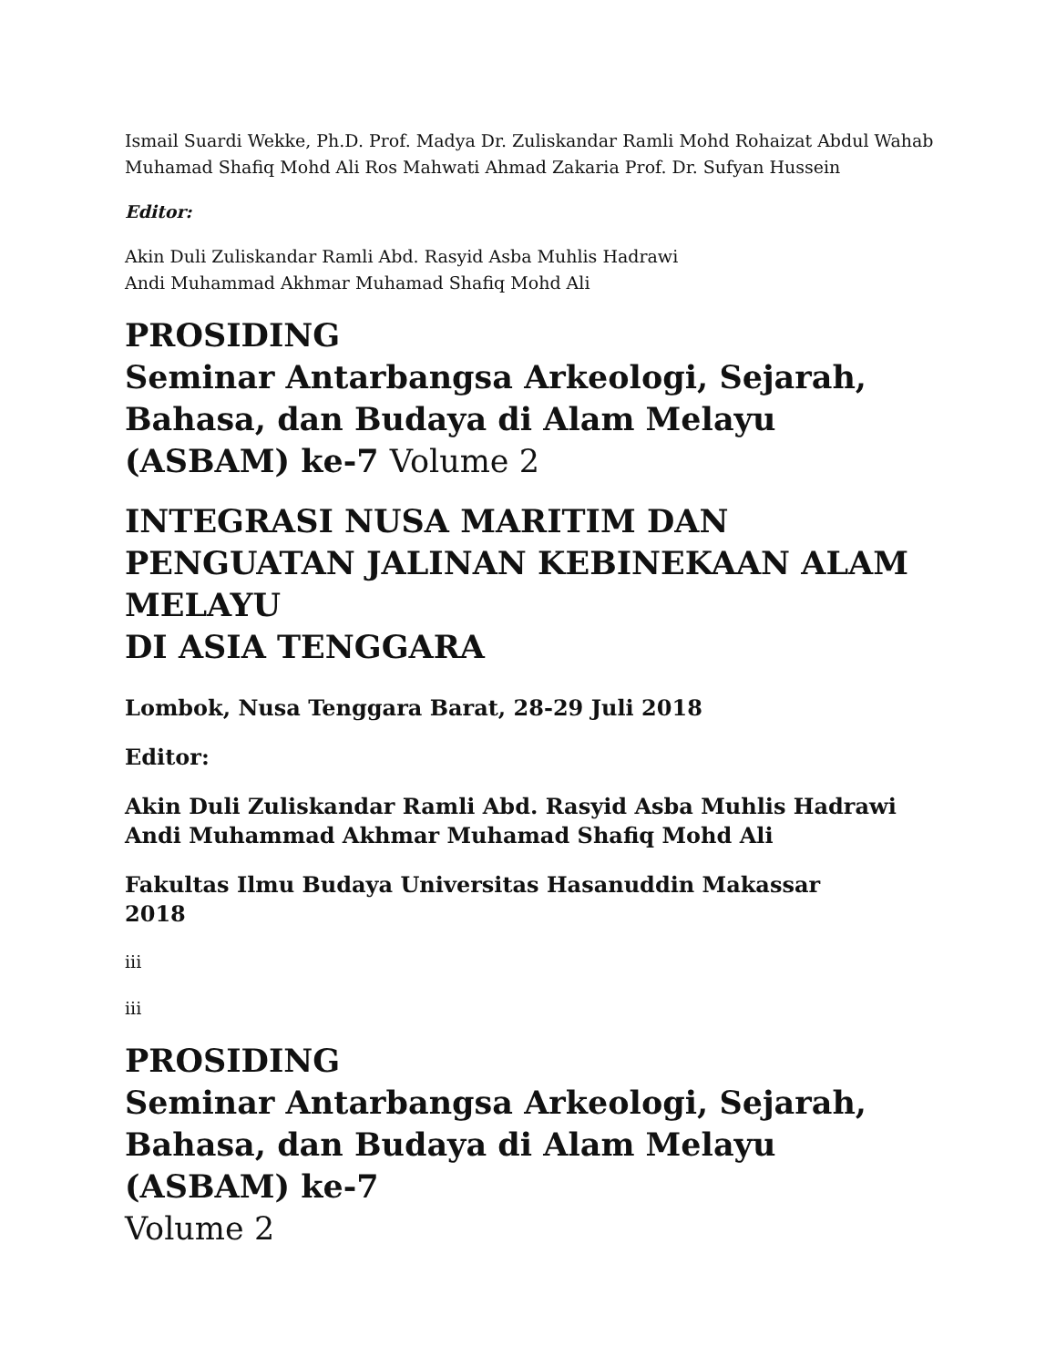Ismail Suardi Wekke, Ph.D. Prof. Madya Dr. Zuliskandar Ramli Mohd Rohaizat Abdul Wahab Muhamad Shafiq Mohd Ali Ros Mahwati Ahmad Zakaria Prof. Dr. Sufyan Hussein
Editor:
Akin Duli Zuliskandar Ramli Abd. Rasyid Asba Muhlis Hadrawi
Andi Muhammad Akhmar Muhamad Shafiq Mohd Ali
PROSIDING
Seminar Antarbangsa Arkeologi, Sejarah, Bahasa, dan Budaya di Alam Melayu (ASBAM) ke-7 Volume 2
INTEGRASI NUSA MARITIM DAN PENGUATAN JALINAN KEBINEKAAN ALAM MELAYU
DI ASIA TENGGARA
Lombok, Nusa Tenggara Barat, 28-29 Juli 2018
Editor:
Akin Duli Zuliskandar Ramli Abd. Rasyid Asba Muhlis Hadrawi Andi Muhammad Akhmar Muhamad Shafiq Mohd Ali
Fakultas Ilmu Budaya Universitas Hasanuddin Makassar
2018
iii
iii
PROSIDING
Seminar Antarbangsa Arkeologi, Sejarah, Bahasa, dan Budaya di Alam Melayu (ASBAM) ke-7
Volume 2